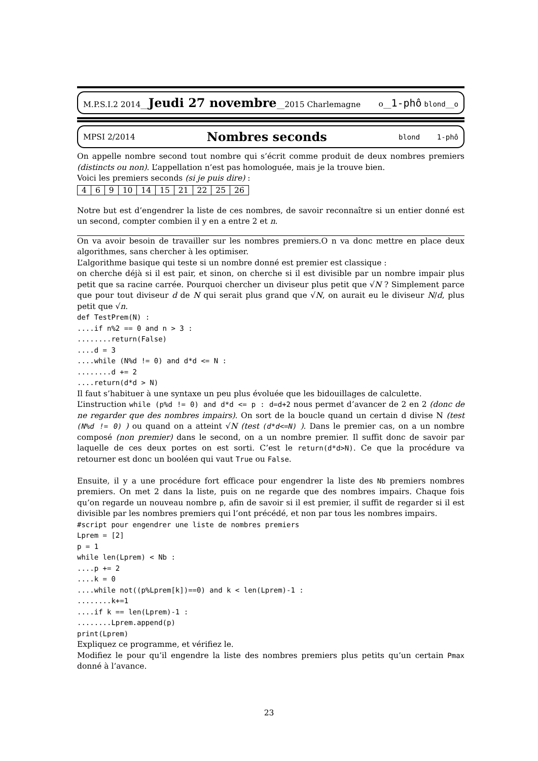M.P.S.I.2 2014__Jeudi 27 novembre__2015 Charlemagne o__1-phô blond__o
MPSI 2/2014 Nombres seconds blond 1-phô
On appelle nombre second tout nombre qui s’écrit comme produit de deux nombres premiers (distincts ou non). L’appellation n’est pas homologuée, mais je la trouve bien.
Voici les premiers seconds (si je puis dire) :
| 4 | 6 | 9 | 10 | 14 | 15 | 21 | 22 | 25 | 26 |
Notre but est d’engendrer la liste de ces nombres, de savoir reconnaître si un entier donné est un second, compter combien il y en a entre 2 et n.
On va avoir besoin de travailler sur les nombres premiers.O n va donc mettre en place deux algorithmes, sans chercher à les optimiser.
L’algorithme basique qui teste si un nombre donné est premier est classique :
on cherche déjà si il est pair, et sinon, on cherche si il est divisible par un nombre impair plus petit que sa racine carrée. Pourquoi chercher un diviseur plus petit que √N ? Simplement parce que pour tout diviseur d de N qui serait plus grand que √N, on aurait eu le diviseur N/d, plus petit que √n.
def TestPrem(N) :
....if n%2 == 0 and n > 3 :
........return(False)
....d = 3
....while (N%d != 0) and d*d <= N :
........d += 2
....return(d*d > N)
Il faut s’habituer à une syntaxe un peu plus évoluée que les bidouillages de calculette.
L’instruction while (p%d != 0) and d*d <= p : d=d+2 nous permet d’avancer de 2 en 2 (donc de ne regarder que des nombres impairs). On sort de la boucle quand un certain d divise N (test (N%d != 0) ) ou quand on a atteint √N (test (d*d<=N) ). Dans le premier cas, on a un nombre composé (non premier) dans le second, on a un nombre premier. Il suffit donc de savoir par laquelle de ces deux portes on est sorti. C’est le return(d*d>N). Ce que la procédure va retourner est donc un booléen qui vaut True ou False.
Ensuite, il y a une procédure fort efficace pour engendrer la liste des Nb premiers nombres premiers. On met 2 dans la liste, puis on ne regarde que des nombres impairs. Chaque fois qu’on regarde un nouveau nombre p, afin de savoir si il est premier, il suffit de regarder si il est divisible par les nombres premiers qui l’ont précédé, et non par tous les nombres impairs.
#script pour engendrer une liste de nombres premiers
Lprem = [2]
p = 1
while len(Lprem) < Nb :
....p += 2
....k = 0
....while not((p%Lprem[k])==0) and k < len(Lprem)-1 :
........k+=1
....if k == len(Lprem)-1 :
........Lprem.append(p)
print(Lprem)
Expliquez ce programme, et vérifiez le.
Modifiez le pour qu’il engendre la liste des nombres premiers plus petits qu’un certain Pmax donné à l’avance.
23